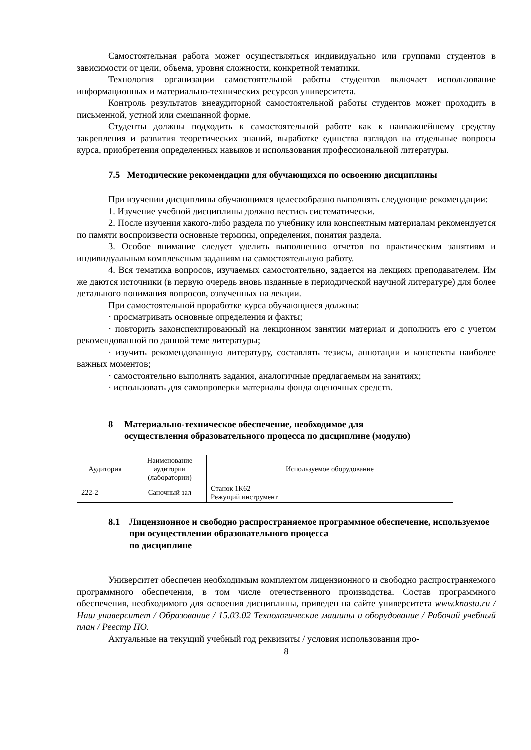Самостоятельная работа может осуществляться индивидуально или группами студентов в зависимости от цели, объема, уровня сложности, конкретной тематики.
Технология организации самостоятельной работы студентов включает использование информационных и материально-технических ресурсов университета.
Контроль результатов внеаудиторной самостоятельной работы студентов может проходить в письменной, устной или смешанной форме.
Студенты должны подходить к самостоятельной работе как к наиважнейшему средству закрепления и развития теоретических знаний, выработке единства взглядов на отдельные вопросы курса, приобретения определенных навыков и использования профессиональной литературы.
7.5 Методические рекомендации для обучающихся по освоению дисциплины
При изучении дисциплины обучающимся целесообразно выполнять следующие рекомендации:
1. Изучение учебной дисциплины должно вестись систематически.
2. После изучения какого-либо раздела по учебнику или конспектным материалам рекомендуется по памяти воспроизвести основные термины, определения, понятия раздела.
3. Особое внимание следует уделить выполнению отчетов по практическим занятиям и индивидуальным комплексным заданиям на самостоятельную работу.
4. Вся тематика вопросов, изучаемых самостоятельно, задается на лекциях преподавателем. Им же даются источники (в первую очередь вновь изданные в периодической научной литературе) для более детального понимания вопросов, озвученных на лекции.
При самостоятельной проработке курса обучающиеся должны:
· просматривать основные определения и факты;
· повторить законспектированный на лекционном занятии материал и дополнить его с учетом рекомендованной по данной теме литературы;
· изучить рекомендованную литературу, составлять тезисы, аннотации и конспекты наиболее важных моментов;
· самостоятельно выполнять задания, аналогичные предлагаемым на занятиях;
· использовать для самопроверки материалы фонда оценочных средств.
8 Материально-техническое обеспечение, необходимое для
осуществления образовательного процесса по дисциплине (модулю)
| Аудитория | Наименование аудитории (лаборатории) | Используемое оборудование |
| --- | --- | --- |
| 222-2 | Саночный зал | Станок 1К62 Режущий инструмент |
8.1 Лицензионное и свободно распространяемое программное обеспечение, используемое при осуществлении образовательного процесса
по дисциплине
Университет обеспечен необходимым комплектом лицензионного и свободно распространяемого программного обеспечения, в том числе отечественного производства. Состав программного обеспечения, необходимого для освоения дисциплины, приведен на сайте университета www.knastu.ru / Наш университет / Образование / 15.03.02 Технологические машины и оборудование / Рабочий учебный план / Реестр ПО.
Актуальные на текущий учебный год реквизиты / условия использования про-
8